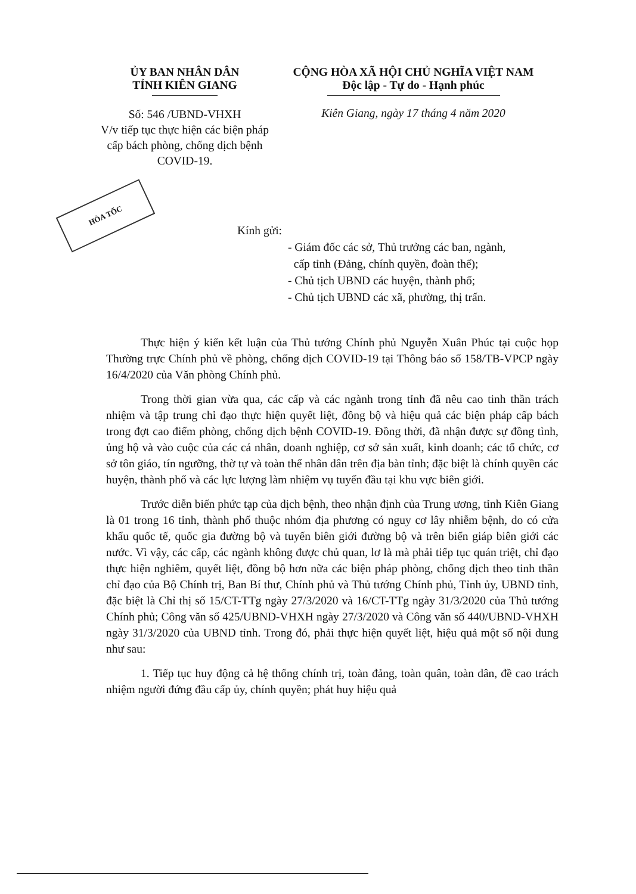ỦY BAN NHÂN DÂN
TỈNH KIÊN GIANG
Số: 546 /UBND-VHXH
V/v tiếp tục thực hiện các biện pháp cấp bách phòng, chống dịch bệnh COVID-19.
CỘNG HÒA XÃ HỘI CHỦ NGHĨA VIỆT NAM
Độc lập - Tự do - Hạnh phúc
Kiên Giang, ngày 17 tháng 4 năm 2020
HỎA TỐC
Kính gửi:
- Giám đốc các sở, Thủ trưởng các ban, ngành,
cấp tỉnh (Đảng, chính quyền, đoàn thể);
- Chủ tịch UBND các huyện, thành phố;
- Chủ tịch UBND các xã, phường, thị trấn.
Thực hiện ý kiến kết luận của Thủ tướng Chính phủ Nguyễn Xuân Phúc tại cuộc họp Thường trực Chính phủ về phòng, chống dịch COVID-19 tại Thông báo số 158/TB-VPCP ngày 16/4/2020 của Văn phòng Chính phủ.
Trong thời gian vừa qua, các cấp và các ngành trong tỉnh đã nêu cao tinh thần trách nhiệm và tập trung chỉ đạo thực hiện quyết liệt, đồng bộ và hiệu quả các biện pháp cấp bách trong đợt cao điểm phòng, chống dịch bệnh COVID-19. Đồng thời, đã nhận được sự đồng tình, ủng hộ và vào cuộc của các cá nhân, doanh nghiệp, cơ sở sản xuất, kinh doanh; các tổ chức, cơ sở tôn giáo, tín ngưỡng, thờ tự và toàn thể nhân dân trên địa bàn tỉnh; đặc biệt là chính quyền các huyện, thành phố và các lực lượng làm nhiệm vụ tuyến đầu tại khu vực biên giới.
Trước diễn biến phức tạp của dịch bệnh, theo nhận định của Trung ương, tỉnh Kiên Giang là 01 trong 16 tỉnh, thành phố thuộc nhóm địa phương có nguy cơ lây nhiễm bệnh, do có cửa khẩu quốc tế, quốc gia đường bộ và tuyến biên giới đường bộ và trên biển giáp biên giới các nước. Vì vậy, các cấp, các ngành không được chủ quan, lơ là mà phải tiếp tục quán triệt, chỉ đạo thực hiện nghiêm, quyết liệt, đồng bộ hơn nữa các biện pháp phòng, chống dịch theo tinh thần chỉ đạo của Bộ Chính trị, Ban Bí thư, Chính phủ và Thủ tướng Chính phủ, Tỉnh ủy, UBND tỉnh, đặc biệt là Chỉ thị số 15/CT-TTg ngày 27/3/2020 và 16/CT-TTg ngày 31/3/2020 của Thủ tướng Chính phủ; Công văn số 425/UBND-VHXH ngày 27/3/2020 và Công văn số 440/UBND-VHXH ngày 31/3/2020 của UBND tỉnh. Trong đó, phải thực hiện quyết liệt, hiệu quả một số nội dung như sau:
1. Tiếp tục huy động cả hệ thống chính trị, toàn đảng, toàn quân, toàn dân, đề cao trách nhiệm người đứng đầu cấp ủy, chính quyền; phát huy hiệu quả